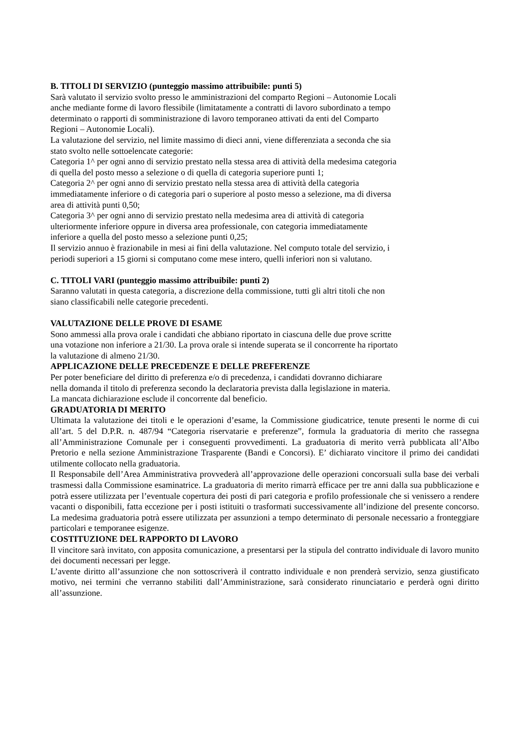B. TITOLI DI SERVIZIO (punteggio massimo attribuibile: punti 5)
Sarà valutato il servizio svolto presso le amministrazioni del comparto Regioni – Autonomie Locali
anche mediante forme di lavoro flessibile (limitatamente a contratti di lavoro subordinato a tempo
determinato o rapporti di somministrazione di lavoro temporaneo attivati da enti del Comparto
Regioni – Autonomie Locali).
La valutazione del servizio, nel limite massimo di dieci anni, viene differenziata a seconda che sia
stato svolto nelle sottoelencate categorie:
Categoria 1^ per ogni anno di servizio prestato nella stessa area di attività della medesima categoria
di quella del posto messo a selezione o di quella di categoria superiore punti 1;
Categoria 2^ per ogni anno di servizio prestato nella stessa area di attività della categoria
immediatamente inferiore o di categoria pari o superiore al posto messo a selezione, ma di diversa
area di attività punti 0,50;
Categoria 3^ per ogni anno di servizio prestato nella medesima area di attività di categoria
ulteriormente inferiore oppure in diversa area professionale, con categoria immediatamente
inferiore a quella del posto messo a selezione punti 0,25;
Il servizio annuo è frazionabile in mesi ai fini della valutazione. Nel computo totale del servizio, i
periodi superiori a 15 giorni si computano come mese intero, quelli inferiori non si valutano.
C. TITOLI VARI (punteggio massimo attribuibile: punti 2)
Saranno valutati in questa categoria, a discrezione della commissione, tutti gli altri titoli che non
siano classificabili nelle categorie precedenti.
VALUTAZIONE DELLE PROVE DI ESAME
Sono ammessi alla prova orale i candidati che abbiano riportato in ciascuna delle due prove scritte
una votazione non inferiore a 21/30. La prova orale si intende superata se il concorrente ha riportato
la valutazione di almeno 21/30.
APPLICAZIONE DELLE PRECEDENZE E DELLE PREFERENZE
Per poter beneficiare del diritto di preferenza e/o di precedenza, i candidati dovranno dichiarare
nella domanda il titolo di preferenza secondo la declaratoria prevista dalla legislazione in materia.
La mancata dichiarazione esclude il concorrente dal beneficio.
GRADUATORIA DI MERITO
Ultimata la valutazione dei titoli e le operazioni d’esame, la Commissione giudicatrice, tenute presenti le norme di cui all’art. 5 del D.P.R. n. 487/94 “Categoria riservatarie e preferenze”, formula la graduatoria di merito che rassegna all’Amministrazione Comunale per i conseguenti provvedimenti. La graduatoria di merito verrà pubblicata all’Albo Pretorio e nella sezione Amministrazione Trasparente (Bandi e Concorsi). E’ dichiarato vincitore il primo dei candidati utilmente collocato nella graduatoria.
Il Responsabile dell’Area Amministrativa provvederà all’approvazione delle operazioni concorsuali sulla base dei verbali trasmessi dalla Commissione esaminatrice. La graduatoria di merito rimarrà efficace per tre anni dalla sua pubblicazione e potrà essere utilizzata per l’eventuale copertura dei posti di pari categoria e profilo professionale che si venissero a rendere vacanti o disponibili, fatta eccezione per i posti istituiti o trasformati successivamente all’indizione del presente concorso. La medesima graduatoria potrà essere utilizzata per assunzioni a tempo determinato di personale necessario a fronteggiare particolari e temporanee esigenze.
COSTITUZIONE DEL RAPPORTO DI LAVORO
Il vincitore sarà invitato, con apposita comunicazione, a presentarsi per la stipula del contratto individuale di lavoro munito dei documenti necessari per legge.
L’avente diritto all’assunzione che non sottoscriverà il contratto individuale e non prenderà servizio, senza giustificato motivo, nei termini che verranno stabiliti dall’Amministrazione, sarà considerato rinunciatario e perderà ogni diritto all’assunzione.